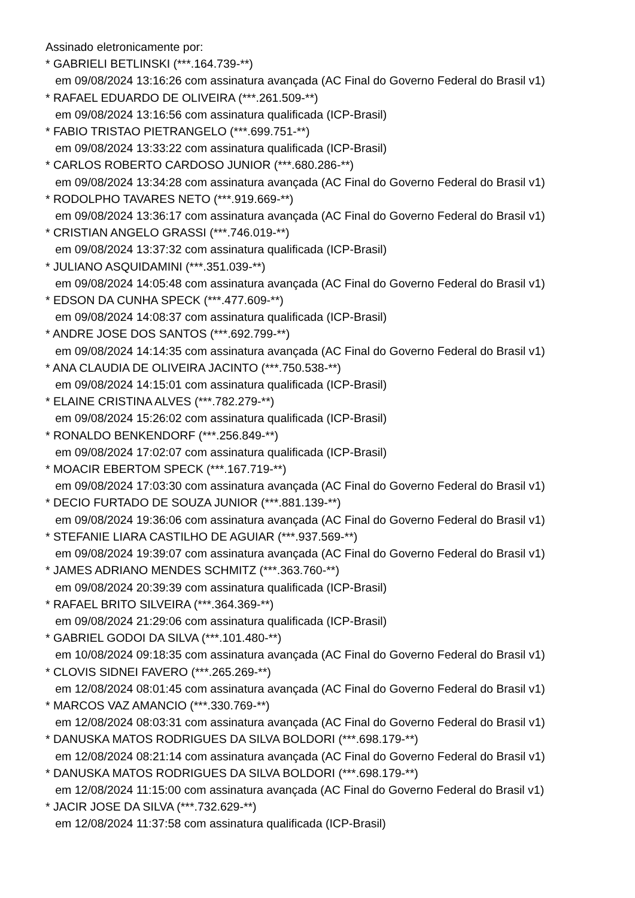Assinado eletronicamente por:
* GABRIELI BETLINSKI (***.164.739-**)
em 09/08/2024 13:16:26 com assinatura avançada (AC Final do Governo Federal do Brasil v1)
* RAFAEL EDUARDO DE OLIVEIRA (***.261.509-**)
em 09/08/2024 13:16:56 com assinatura qualificada (ICP-Brasil)
* FABIO TRISTAO PIETRANGELO (***.699.751-**)
em 09/08/2024 13:33:22 com assinatura qualificada (ICP-Brasil)
* CARLOS ROBERTO CARDOSO JUNIOR (***.680.286-**)
em 09/08/2024 13:34:28 com assinatura avançada (AC Final do Governo Federal do Brasil v1)
* RODOLPHO TAVARES NETO (***.919.669-**)
em 09/08/2024 13:36:17 com assinatura avançada (AC Final do Governo Federal do Brasil v1)
* CRISTIAN ANGELO GRASSI (***.746.019-**)
em 09/08/2024 13:37:32 com assinatura qualificada (ICP-Brasil)
* JULIANO ASQUIDAMINI (***.351.039-**)
em 09/08/2024 14:05:48 com assinatura avançada (AC Final do Governo Federal do Brasil v1)
* EDSON DA CUNHA SPECK (***.477.609-**)
em 09/08/2024 14:08:37 com assinatura qualificada (ICP-Brasil)
* ANDRE JOSE DOS SANTOS (***.692.799-**)
em 09/08/2024 14:14:35 com assinatura avançada (AC Final do Governo Federal do Brasil v1)
* ANA CLAUDIA DE OLIVEIRA JACINTO (***.750.538-**)
em 09/08/2024 14:15:01 com assinatura qualificada (ICP-Brasil)
* ELAINE CRISTINA ALVES (***.782.279-**)
em 09/08/2024 15:26:02 com assinatura qualificada (ICP-Brasil)
* RONALDO BENKENDORF (***.256.849-**)
em 09/08/2024 17:02:07 com assinatura qualificada (ICP-Brasil)
* MOACIR EBERTOM SPECK (***.167.719-**)
em 09/08/2024 17:03:30 com assinatura avançada (AC Final do Governo Federal do Brasil v1)
* DECIO FURTADO DE SOUZA JUNIOR (***.881.139-**)
em 09/08/2024 19:36:06 com assinatura avançada (AC Final do Governo Federal do Brasil v1)
* STEFANIE LIARA CASTILHO DE AGUIAR (***.937.569-**)
em 09/08/2024 19:39:07 com assinatura avançada (AC Final do Governo Federal do Brasil v1)
* JAMES ADRIANO MENDES SCHMITZ (***.363.760-**)
em 09/08/2024 20:39:39 com assinatura qualificada (ICP-Brasil)
* RAFAEL BRITO SILVEIRA (***.364.369-**)
em 09/08/2024 21:29:06 com assinatura qualificada (ICP-Brasil)
* GABRIEL GODOI DA SILVA (***.101.480-**)
em 10/08/2024 09:18:35 com assinatura avançada (AC Final do Governo Federal do Brasil v1)
* CLOVIS SIDNEI FAVERO (***.265.269-**)
em 12/08/2024 08:01:45 com assinatura avançada (AC Final do Governo Federal do Brasil v1)
* MARCOS VAZ AMANCIO (***.330.769-**)
em 12/08/2024 08:03:31 com assinatura avançada (AC Final do Governo Federal do Brasil v1)
* DANUSKA MATOS RODRIGUES DA SILVA BOLDORI (***.698.179-**)
em 12/08/2024 08:21:14 com assinatura avançada (AC Final do Governo Federal do Brasil v1)
* DANUSKA MATOS RODRIGUES DA SILVA BOLDORI (***.698.179-**)
em 12/08/2024 11:15:00 com assinatura avançada (AC Final do Governo Federal do Brasil v1)
* JACIR JOSE DA SILVA (***.732.629-**)
em 12/08/2024 11:37:58 com assinatura qualificada (ICP-Brasil)